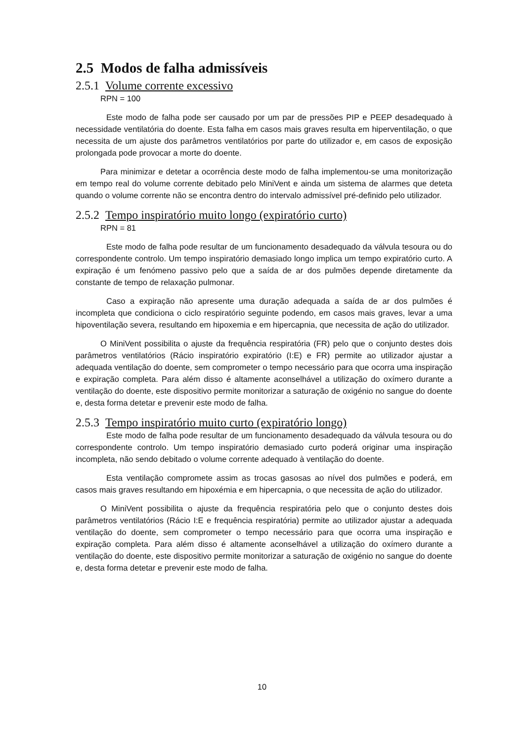2.5 Modos de falha admissíveis
2.5.1 Volume corrente excessivo
RPN = 100
Este modo de falha pode ser causado por um par de pressões PIP e PEEP desadequado à necessidade ventilatória do doente. Esta falha em casos mais graves resulta em hiperventilação, o que necessita de um ajuste dos parâmetros ventilatórios por parte do utilizador e, em casos de exposição prolongada pode provocar a morte do doente.
Para minimizar e detetar a ocorrência deste modo de falha implementou-se uma monitorização em tempo real do volume corrente debitado pelo MiniVent e ainda um sistema de alarmes que deteta quando o volume corrente não se encontra dentro do intervalo admissível pré-definido pelo utilizador.
2.5.2 Tempo inspiratório muito longo (expiratório curto)
RPN = 81
Este modo de falha pode resultar de um funcionamento desadequado da válvula tesoura ou do correspondente controlo. Um tempo inspiratório demasiado longo implica um tempo expiratório curto. A expiração é um fenómeno passivo pelo que a saída de ar dos pulmões depende diretamente da constante de tempo de relaxação pulmonar.
Caso a expiração não apresente uma duração adequada a saída de ar dos pulmões é incompleta que condiciona o ciclo respiratório seguinte podendo, em casos mais graves, levar a uma hipoventilação severa, resultando em hipoxemia e em hipercapnia, que necessita de ação do utilizador.
O MiniVent possibilita o ajuste da frequência respiratória (FR) pelo que o conjunto destes dois parâmetros ventilatórios (Rácio inspiratório expiratório (I:E) e FR) permite ao utilizador ajustar a adequada ventilação do doente, sem comprometer o tempo necessário para que ocorra uma inspiração e expiração completa. Para além disso é altamente aconselhável a utilização do oxímero durante a ventilação do doente, este dispositivo permite monitorizar a saturação de oxigénio no sangue do doente e, desta forma detetar e prevenir este modo de falha.
2.5.3 Tempo inspiratório muito curto (expiratório longo)
Este modo de falha pode resultar de um funcionamento desadequado da válvula tesoura ou do correspondente controlo. Um tempo inspiratório demasiado curto poderá originar uma inspiração incompleta, não sendo debitado o volume corrente adequado à ventilação do doente.
Esta ventilação compromete assim as trocas gasosas ao nível dos pulmões e poderá, em casos mais graves resultando em hipoxémia e em hipercapnia, o que necessita de ação do utilizador.
O MiniVent possibilita o ajuste da frequência respiratória pelo que o conjunto destes dois parâmetros ventilatórios (Rácio I:E e frequência respiratória) permite ao utilizador ajustar a adequada ventilação do doente, sem comprometer o tempo necessário para que ocorra uma inspiração e expiração completa. Para além disso é altamente aconselhável a utilização do oxímero durante a ventilação do doente, este dispositivo permite monitorizar a saturação de oxigénio no sangue do doente e, desta forma detetar e prevenir este modo de falha.
10